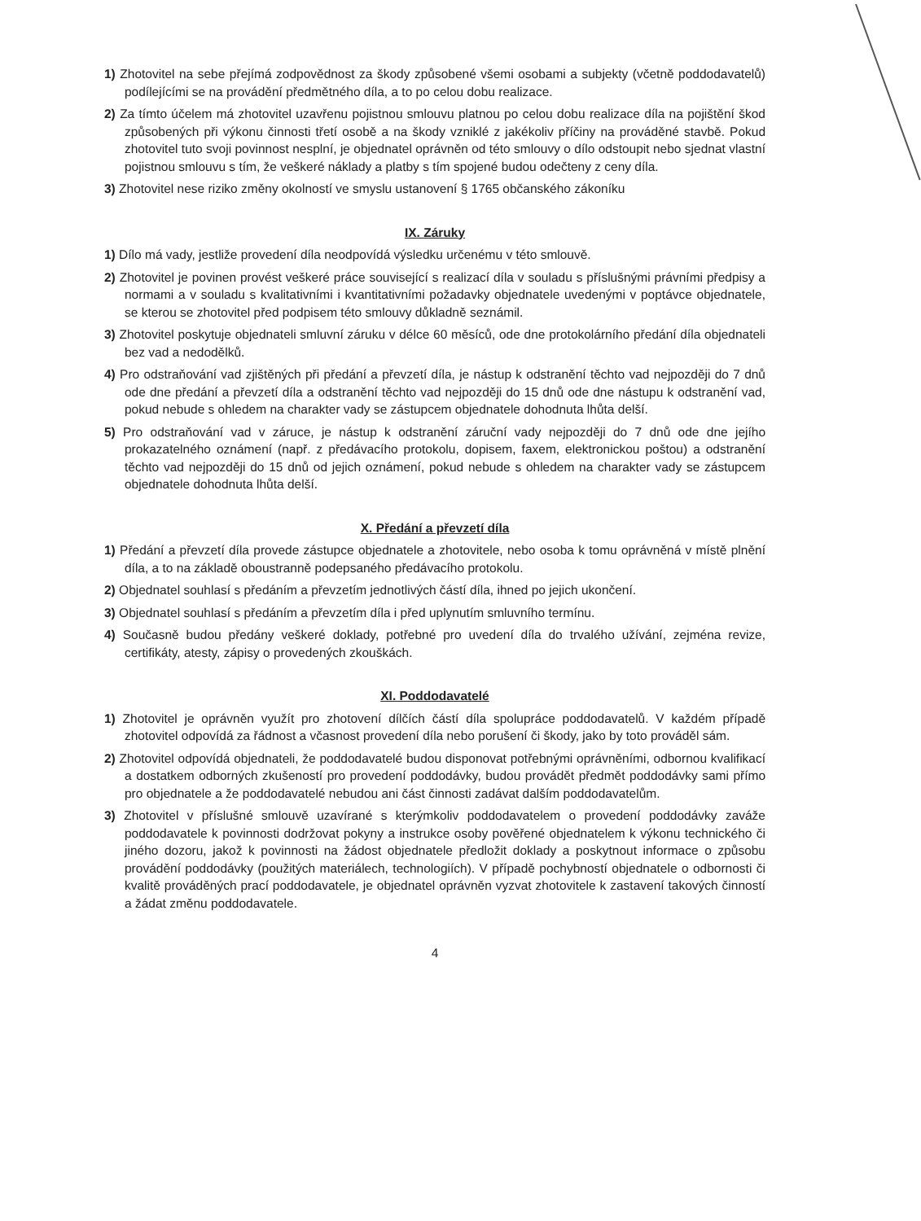1) Zhotovitel na sebe přejímá zodpovědnost za škody způsobené všemi osobami a subjekty (včetně poddodavatelů) podílejícími se na provádění předmětného díla, a to po celou dobu realizace.
2) Za tímto účelem má zhotovitel uzavřenu pojistnou smlouvu platnou po celou dobu realizace díla na pojištění škod způsobených při výkonu činnosti třetí osobě a na škody vzniklé z jakékoliv příčiny na prováděné stavbě. Pokud zhotovitel tuto svoji povinnost nesplní, je objednatel oprávněn od této smlouvy o dílo odstoupit nebo sjednat vlastní pojistnou smlouvu s tím, že veškeré náklady a platby s tím spojené budou odečteny z ceny díla.
3) Zhotovitel nese riziko změny okolností ve smyslu ustanovení § 1765 občanského zákoníku
IX. Záruky
1) Dílo má vady, jestliže provedení díla neodpovídá výsledku určenému v této smlouvě.
2) Zhotovitel je povinen provést veškeré práce související s realizací díla v souladu s příslušnými právními předpisy a normami a v souladu s kvalitativními i kvantitativními požadavky objednatele uvedenými v poptávce objednatele, se kterou se zhotovitel před podpisem této smlouvy důkladně seznámil.
3) Zhotovitel poskytuje objednateli smluvní záruku v délce 60 měsíců, ode dne protokolárního předání díla objednateli bez vad a nedodělků.
4) Pro odstraňování vad zjištěných při předání a převzetí díla, je nástup k odstranění těchto vad nejpozději do 7 dnů ode dne předání a převzetí díla a odstranění těchto vad nejpozději do 15 dnů ode dne nástupu k odstranění vad, pokud nebude s ohledem na charakter vady se zástupcem objednatele dohodnuta lhůta delší.
5) Pro odstraňování vad v záruce, je nástup k odstranění záruční vady nejpozději do 7 dnů ode dne jejího prokazatelného oznámení (např. z předávacího protokolu, dopisem, faxem, elektronickou poštou) a odstranění těchto vad nejpozději do 15 dnů od jejich oznámení, pokud nebude s ohledem na charakter vady se zástupcem objednatele dohodnuta lhůta delší.
X. Předání a převzetí díla
1) Předání a převzetí díla provede zástupce objednatele a zhotovitele, nebo osoba k tomu oprávněná v místě plnění díla, a to na základě oboustranně podepsaného předávacího protokolu.
2) Objednatel souhlasí s předáním a převzetím jednotlivých částí díla, ihned po jejich ukončení.
3) Objednatel souhlasí s předáním a převzetím díla i před uplynutím smluvního termínu.
4) Současně budou předány veškeré doklady, potřebné pro uvedení díla do trvalého užívání, zejména revize, certifikáty, atesty, zápisy o provedených zkouškách.
XI. Poddodavatelé
1) Zhotovitel je oprávněn využít pro zhotovení dílčích částí díla spolupráce poddodavatelů. V každém případě zhotovitel odpovídá za řádnost a včasnost provedení díla nebo porušení či škody, jako by toto prováděl sám.
2) Zhotovitel odpovídá objednateli, že poddodavatelé budou disponovat potřebnými oprávněními, odbornou kvalifikací a dostatkem odborných zkušeností pro provedení poddodávky, budou provádět předmět poddodávky sami přímo pro objednatele a že poddodavatelé nebudou ani část činnosti zadávat dalším poddodavatelům.
3) Zhotovitel v příslušné smlouvě uzavírané s kterýmkoliv poddodavatelem o provedení poddodávky zaváže poddodavatele k povinnosti dodržovat pokyny a instrukce osoby pověřené objednatelem k výkonu technického či jiného dozoru, jakož k povinnosti na žádost objednatele předložit doklady a poskytnout informace o způsobu provádění poddodávky (použitých materiálech, technologiích). V případě pochybností objednatele o odbornosti či kvalitě prováděných prací poddodavatele, je objednatel oprávněn vyzvat zhotovitele k zastavení takových činností a žádat změnu poddodavatele.
4